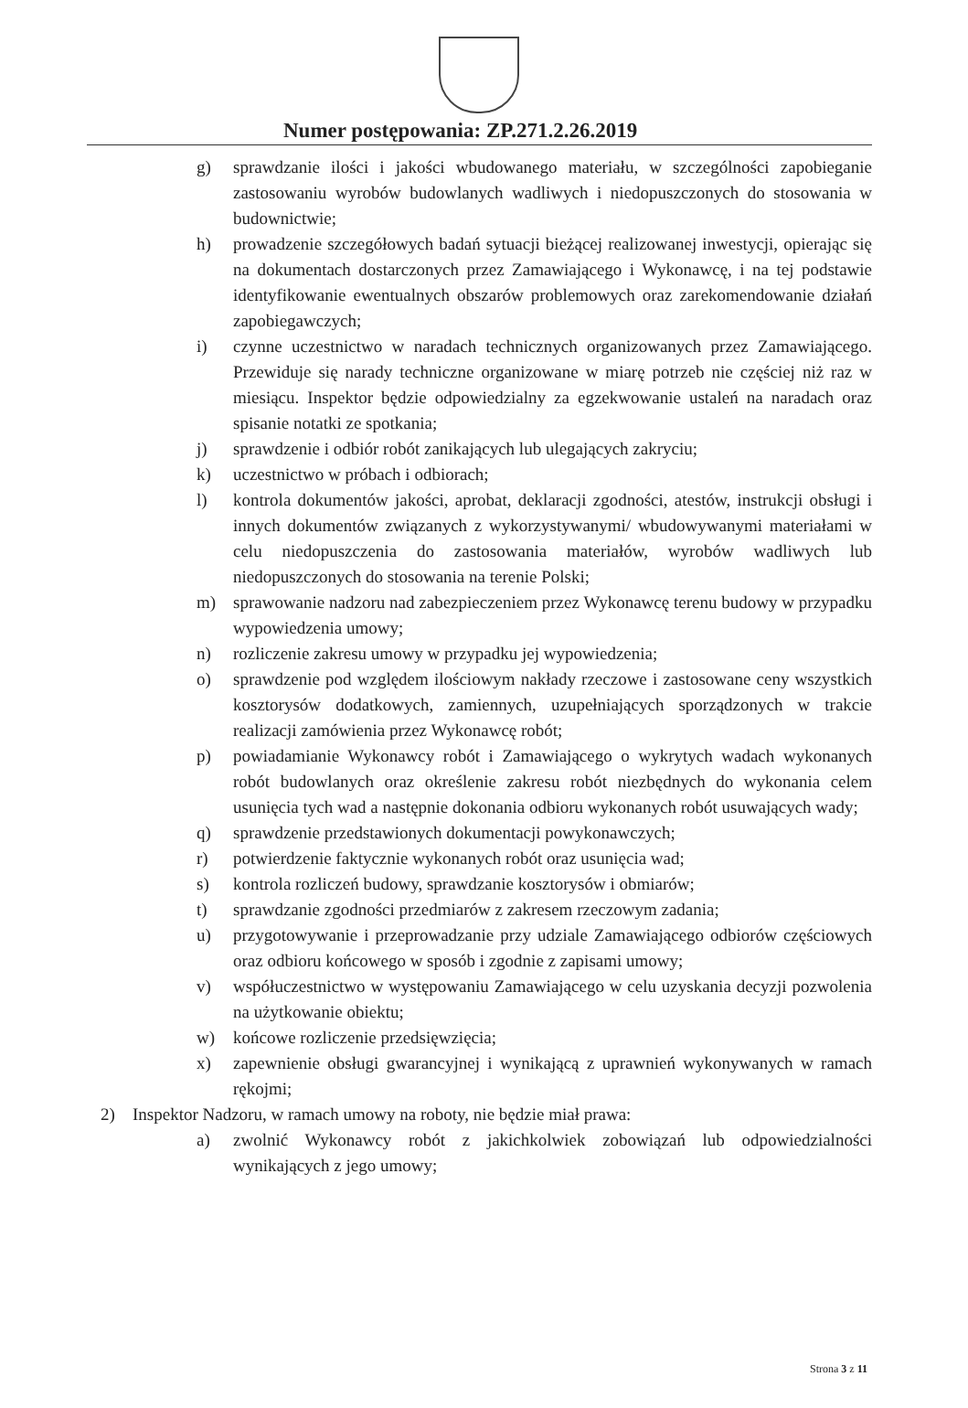Numer postępowania: ZP.271.2.26.2019
g) sprawdzanie ilości i jakości wbudowanego materiału, w szczególności zapobieganie zastosowaniu wyrobów budowlanych wadliwych i niedopuszczonych do stosowania w budownictwie;
h) prowadzenie szczegółowych badań sytuacji bieżącej realizowanej inwestycji, opierając się na dokumentach dostarczonych przez Zamawiającego i Wykonawcę, i na tej podstawie identyfikowanie ewentualnych obszarów problemowych oraz zarekomendowanie działań zapobiegawczych;
i) czynne uczestnictwo w naradach technicznych organizowanych przez Zamawiającego. Przewiduje się narady techniczne organizowane w miarę potrzeb nie częściej niż raz w miesiącu. Inspektor będzie odpowiedzialny za egzekwowanie ustaleń na naradach oraz spisanie notatki ze spotkania;
j) sprawdzenie i odbiór robót zanikających lub ulegających zakryciu;
k) uczestnictwo w próbach i odbiorach;
l) kontrola dokumentów jakości, aprobat, deklaracji zgodności, atestów, instrukcji obsługi i innych dokumentów związanych z wykorzystywanymi/ wbudowywanymi materiałami w celu niedopuszczenia do zastosowania materiałów, wyrobów wadliwych lub niedopuszczonych do stosowania na terenie Polski;
m) sprawowanie nadzoru nad zabezpieczeniem przez Wykonawcę terenu budowy w przypadku wypowiedzenia umowy;
n) rozliczenie zakresu umowy w przypadku jej wypowiedzenia;
o) sprawdzenie pod względem ilościowym nakłady rzeczowe i zastosowane ceny wszystkich kosztorysów dodatkowych, zamiennych, uzupełniających sporządzonych w trakcie realizacji zamówienia przez Wykonawcę robót;
p) powiadamianie Wykonawcy robót i Zamawiającego o wykrytych wadach wykonanych robót budowlanych oraz określenie zakresu robót niezbędnych do wykonania celem usunięcia tych wad a następnie dokonania odbioru wykonanych robót usuwających wady;
q) sprawdzenie przedstawionych dokumentacji powykonawczych;
r) potwierdzenie faktycznie wykonanych robót oraz usunięcia wad;
s) kontrola rozliczeń budowy, sprawdzanie kosztorysów i obmiarów;
t) sprawdzanie zgodności przedmiarów z zakresem rzeczowym zadania;
u) przygotowywanie i przeprowadzanie przy udziale Zamawiającego odbiorów częściowych oraz odbioru końcowego w sposób i zgodnie z zapisami umowy;
v) współuczestnictwo w występowaniu Zamawiającego w celu uzyskania decyzji pozwolenia na użytkowanie obiektu;
w) końcowe rozliczenie przedsięwzięcia;
x) zapewnienie obsługi gwarancyjnej i wynikającą z uprawnień wykonywanych w ramach rękojmi;
2) Inspektor Nadzoru, w ramach umowy na roboty, nie będzie miał prawa:
a) zwolnić Wykonawcy robót z jakichkolwiek zobowiązań lub odpowiedzialności wynikających z jego umowy;
Strona 3 z 11